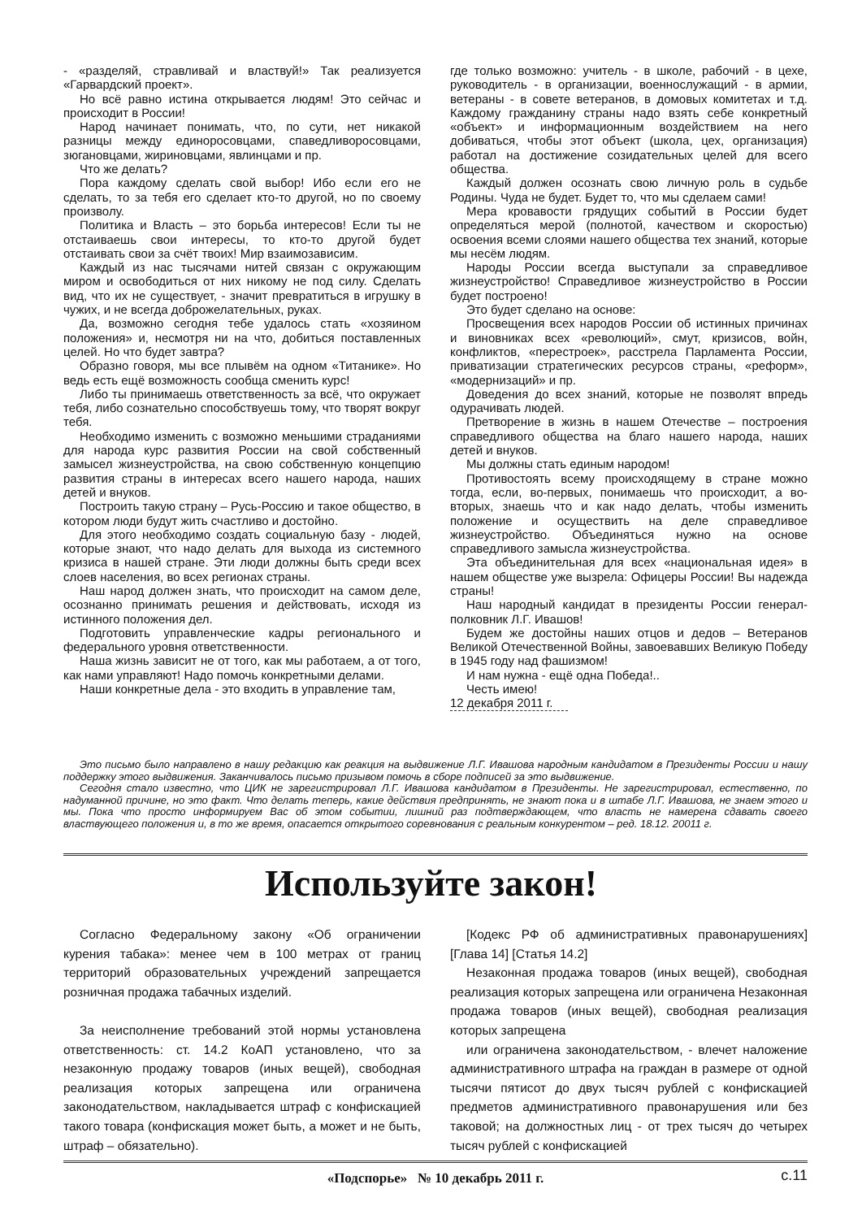- «разделяй, стравливай и властвуй!» Так реализуется «Гарвардский проект».
Но всё равно истина открывается людям! Это сейчас и происходит в России!
Народ начинает понимать, что, по сути, нет никакой разницы между единоросовцами, спаведливоросовцами, зюгановцами, жириновцами, явлинцами и пр.
Что же делать?
Пора каждому сделать свой выбор! Ибо если его не сделать, то за тебя его сделает кто-то другой, но по своему произволу.
Политика и Власть – это борьба интересов! Если ты не отстаиваешь свои интересы, то кто-то другой будет отстаивать свои за счёт твоих! Мир взаимозависим.
Каждый из нас тысячами нитей связан с окружающим миром и освободиться от них никому не под силу. Сделать вид, что их не существует, - значит превратиться в игрушку в чужих, и не всегда доброжелательных, руках.
Да, возможно сегодня тебе удалось стать «хозяином положения» и, несмотря ни на что, добиться поставленных целей. Но что будет завтра?
Образно говоря, мы все плывём на одном «Титанике». Но ведь есть ещё возможность сообща сменить курс!
Либо ты принимаешь ответственность за всё, что окружает тебя, либо сознательно способствуешь тому, что творят вокруг тебя.
Необходимо изменить с возможно меньшими страданиями для народа курс развития России на свой собственный замысел жизнеустройства, на свою собственную концепцию развития страны в интересах всего нашего народа, наших детей и внуков.
Построить такую страну – Русь-Россию и такое общество, в котором люди будут жить счастливо и достойно.
Для этого необходимо создать социальную базу - людей, которые знают, что надо делать для выхода из системного кризиса в нашей стране. Эти люди должны быть среди всех слоев населения, во всех регионах страны.
Наш народ должен знать, что происходит на самом деле, осознанно принимать решения и действовать, исходя из истинного положения дел.
Подготовить управленческие кадры регионального и федерального уровня ответственности.
Наша жизнь зависит не от того, как мы работаем, а от того, как нами управляют! Надо помочь конкретными делами.
Наши конкретные дела - это входить в управление там,
где только возможно: учитель - в школе, рабочий - в цехе, руководитель - в организации, военнослужащий - в армии, ветераны - в совете ветеранов, в домовых комитетах и т.д. Каждому гражданину страны надо взять себе конкретный «объект» и информационным воздействием на него добиваться, чтобы этот объект (школа, цех, организация) работал на достижение созидательных целей для всего общества.
Каждый должен осознать свою личную роль в судьбе Родины. Чуда не будет. Будет то, что мы сделаем сами!
Мера кровавости грядущих событий в России будет определяться мерой (полнотой, качеством и скоростью) освоения всеми слоями нашего общества тех знаний, которые мы несём людям.
Народы России всегда выступали за справедливое жизнеустройство! Справедливое жизнеустройство в России будет построено!
Это будет сделано на основе:
Просвещения всех народов России об истинных причинах и виновниках всех «революций», смут, кризисов, войн, конфликтов, «перестроек», расстрела Парламента России, приватизации стратегических ресурсов страны, «реформ», «модернизаций» и пр.
Доведения до всех знаний, которые не позволят впредь одурачивать людей.
Претворение в жизнь в нашем Отечестве – построения справедливого общества на благо нашего народа, наших детей и внуков.
Мы должны стать единым народом!
Противостоять всему происходящему в стране можно тогда, если, во-первых, понимаешь что происходит, а во-вторых, знаешь что и как надо делать, чтобы изменить положение и осуществить на деле справедливое жизнеустройство. Объединяться нужно на основе справедливого замысла жизнеустройства.
Эта объединительная для всех «национальная идея» в нашем обществе уже вызрела: Офицеры России! Вы надежда страны!
Наш народный кандидат в президенты России генерал-полковник Л.Г. Ивашов!
Будем же достойны наших отцов и дедов – Ветеранов Великой Отечественной Войны, завоевавших Великую Победу в 1945 году над фашизмом!
И нам нужна - ещё одна Победа!..
Честь имею!
12 декабря 2011 г.
Это письмо было направлено в нашу редакцию как реакция на выдвижение Л.Г. Ивашова народным кандидатом в Президенты России и нашу поддержку этого выдвижения. Заканчивалось письмо призывом помочь в сборе подписей за это выдвижение.
Сегодня стало известно, что ЦИК не зарегистрировал Л.Г. Ивашова кандидатом в Президенты. Не зарегистрировал, естественно, по надуманной причине, но это факт. Что делать теперь, какие действия предпринять, не знают пока и в штабе Л.Г. Ивашова, не знаем этого и мы. Пока что просто информируем Вас об этом событии, лишний раз подтверждающем, что власть не намерена сдавать своего властвующего положения и, в то же время, опасается открытого соревнования с реальным конкурентом – ред. 18.12. 20011 г.
Используйте закон!
Согласно Федеральному закону «Об ограничении курения табака»: менее чем в 100 метрах от границ территорий образовательных учреждений запрещается розничная продажа табачных изделий.
За неисполнение требований этой нормы установлена ответственность: ст. 14.2 КоАП установлено, что за незаконную продажу товаров (иных вещей), свободная реализация которых запрещена или ограничена законодательством, накладывается штраф с конфискацией такого товара (конфискация может быть, а может и не быть, штраф – обязательно).
[Кодекс РФ об административных правонарушениях] [Глава 14] [Статья 14.2]
Незаконная продажа товаров (иных вещей), свободная реализация которых запрещена или ограничена Незаконная продажа товаров (иных вещей), свободная реализация которых запрещена
или ограничена законодательством, - влечет наложение административного штрафа на граждан в размере от одной тысячи пятисот до двух тысяч рублей с конфискацией предметов административного правонарушения или без таковой; на должностных лиц - от трех тысяч до четырех тысяч рублей с конфискацией
«Подспорье» № 10 декабрь 2011 г. с.11